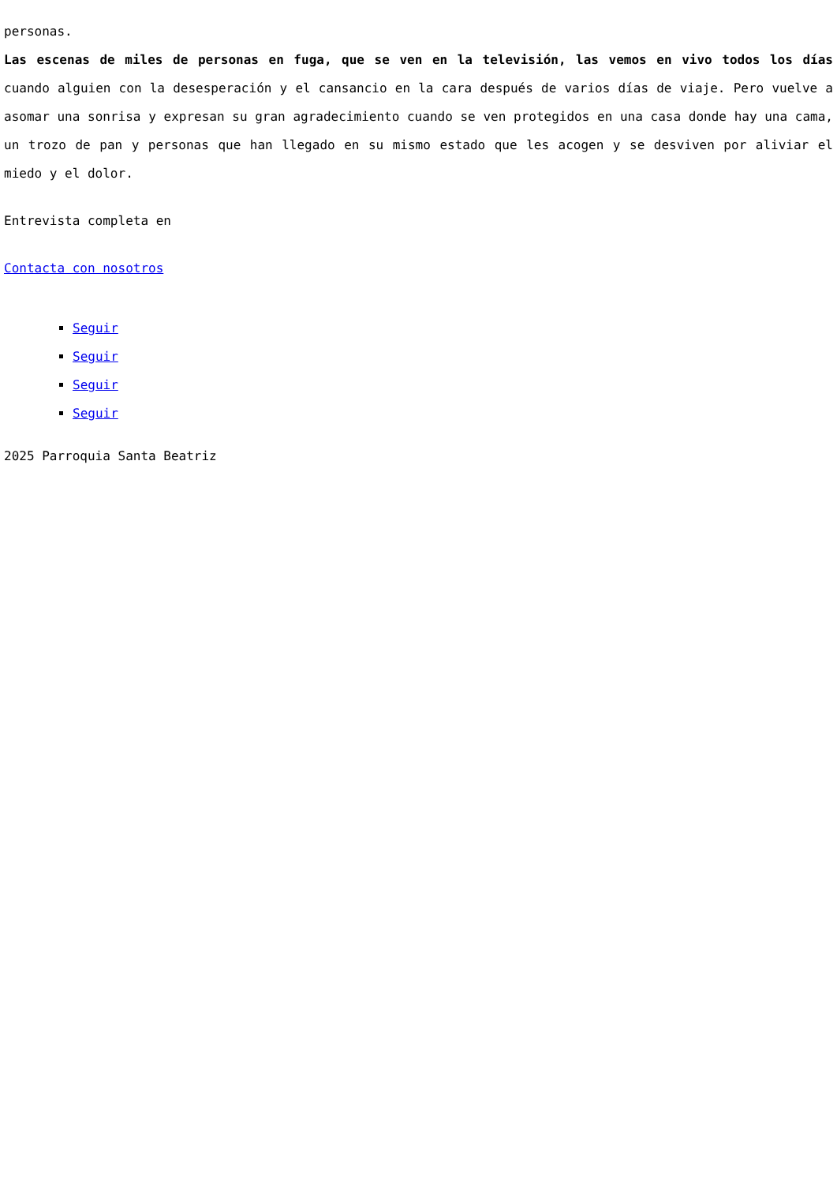personas.
Las escenas de miles de personas en fuga, que se ven en la televisión, las vemos en vivo todos los días cuando alguien con la desesperación y el cansancio en la cara después de varios días de viaje. Pero vuelve a asomar una sonrisa y expresan su gran agradecimiento cuando se ven protegidos en una casa donde hay una cama, un trozo de pan y personas que han llegado en su mismo estado que les acogen y se desviven por aliviar el miedo y el dolor.
Entrevista completa en
Contacta con nosotros
Seguir
Seguir
Seguir
Seguir
2025 Parroquia Santa Beatriz